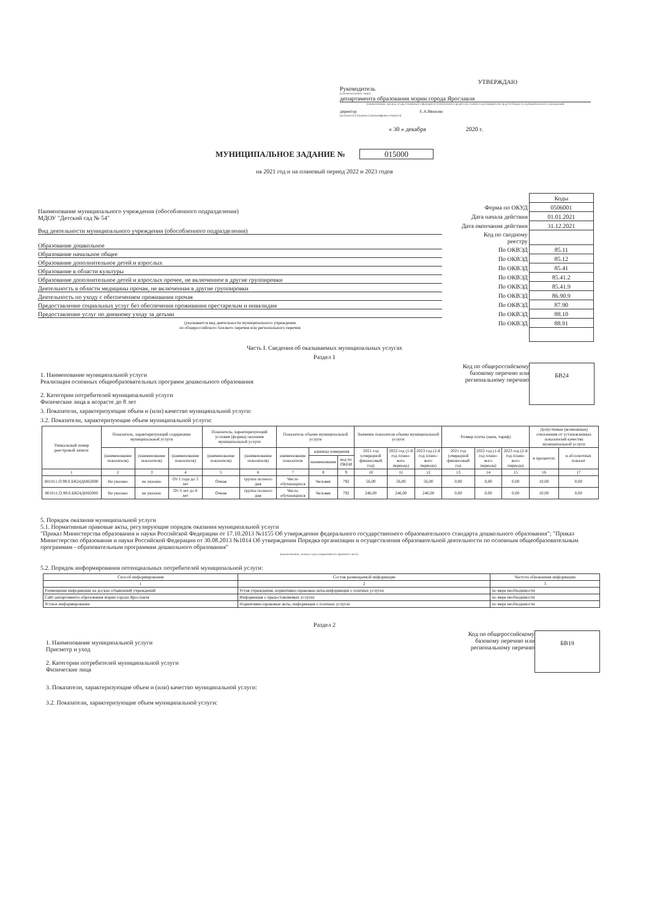УТВЕРЖДАЮ
Руководитель
(уполномоченное лицо)
департамента образования мэрии города Ярославля
(наименование органа, осуществляющего функции и полномочия учредителя, главного распорядителя средств бюджета, муниципального учреждения)
директор Е.А.Иванова
(должность) (подпись) (расшифровка подписи)
« 30 » декабря 2020 г.
МУНИЦИПАЛЬНОЕ ЗАДАНИЕ № 015000
на 2021 год и на плановый период 2022 и 2023 годов
Наименование муниципального учреждения (обособленного подразделения)
МДОУ "Детский сад № 54"
Вид деятельности муниципального учреждения (обособленного подразделения)
Образование дошкольное
Образование начальное общее
Образование дополнительное детей и взрослых
Образование в области культуры
Образование дополнительное детей и взрослых прочее, не включенное в другие группировки
Деятельность в области медицины прочая, не включенная в другие группировки
Деятельность по уходу с обеспечением проживания прочая
Предоставление социальных услуг без обеспечения проживания престарелым и инвалидам
Предоставление услуг по дневному уходу за детьми
(указывается вид деятельности муниципального учреждения
из общероссийского базового перечня или регионального перечня
| | Коды |
| Форма по ОКУД | 0506001 |
| Дата начала действия | 01.01.2021 |
| Дата окончания действия | 31.12.2021 |
| Код по сводному реестру | |
| По ОКВЭД | 85.11 |
| По ОКВЭД | 85.12 |
| По ОКВЭД | 85.41 |
| По ОКВЭД | 85.41.2 |
| По ОКВЭД | 85.41.9 |
| По ОКВЭД | 86.90.9 |
| По ОКВЭД | 87.90 |
| По ОКВЭД | 88.10 |
| По ОКВЭД | 88.91 |
Часть I. Сведения об оказываемых муниципальных услугах
Раздел 1
1. Наименование муниципальной услуги
Реализация основных общеобразовательных программ дошкольного образования
2. Категории потребителей муниципальной услуги
Физические лица в возрасте до 8 лет
Код по общероссийскому
базовому перечню или
региональному перечню
БВ24
3. Показатели, характеризующие объем и (или) качество муниципальной услуги:
3.2. Показатели, характеризующие объем муниципальной услуги:
| Уникальный номер реестровой записи | Показатель, характеризующий содержание муниципальной услуги | | | Показатель, характеризующий условия (формы) оказания муниципальной услуги | | Показатель объема муниципальной услуги | | | Значение показателя объема муниципальной услуги | | | Размер платы (цена, тариф) | | | Допустимые (возможные) отклонения от установленных показателей качества муниципальной услуги | |
| --- | --- | --- | --- | --- | --- | --- | --- | --- | --- | --- | --- | --- | --- | --- | --- | --- |
| | (наименование показателя) | (наименование показателя) | (наименование показателя) | (наименование показателя) | (наименование показателя) | наименование показателя | единица измерения | | 2021 год (очередной финансовый год) | 2022 год (1-й год плано- вого периода) | 2023 год (2-й год плано- вого периода) | 2021 год (очередной финансовый год | 2022 год (1-й год плано- вого периода) | 2023 год (2-й год плано- вого периода) | в процентах | в абсолютных показат |
| | | | | | | | наименование | код по ОКЕИ | | | | | | | | |
| 1 | 2 | 3 | 4 | 5 | 6 | 7 | 8 | 9 | 10 | 11 | 12 | 13 | 14 | 15 | 16 | 17 |
| 801011.О.99.0.БВ24ДМ62000 | Не указано | не указано | От 1 года до 3 лет | Очная | группа полного дня | Число обучающихся | Человек | 792 | 56,00 | 56,00 | 56,00 | 0,00 | 0,00 | 0,00 | 10,00 | 0,00 |
| 801011.О.99.0.БВ24ДН82000 | Не указано | не указано | От 3 лет до 8 лет | Очная | группа полного дня | Число обучающихся | Человек | 792 | 246,00 | 246,00 | 246,00 | 0,00 | 0,00 | 0,00 | 10,00 | 0,00 |
5. Порядок оказания муниципальной услуги
5.1. Нормативные правовые акты, регулирующие порядок оказания муниципальной услуги
"Приказ Министерства образования и науки Российской Федерации от 17.10.2013 №1155 Об утверждении федерального государственного образовательного стандарта дошкольного образования"; "Приказ Министерство образования и науки Российской Федерации от 30.08.2013 №1014 Об утверждении Порядка организации и осуществления образовательной деятельности по основным общеобразовательным программам - образовательным программам дошкольного образования"
(наименование, номер и дата нормативного правового акта)
5.2. Порядок информирования потенциальных потребителей муниципальной услуги:
| Способ информирования | Состав размещаемой информации | Частота обновления информации |
| --- | --- | --- |
| 1 | 2 | 3 |
| Размещение информации на досках объявлений учреждений | Устав учреждения, нормативно-правовые акты,информации о платных услугах | по мере необходимости |
| Сайт департамента образования мэрии города Ярославля | Информация о предоставляемых услугах | по мере необходимости |
| Устное информирование | Нормативно-правовые акты, информация о платных услугах | по мере необходимости |
Раздел 2
1. Наименование муниципальной услуги
Присмотр и уход
2. Категории потребителей муниципальной услуги
Физические лица
Код по общероссийскому
базовому перечню или
региональному перечню
БВ19
3. Показатели, характеризующие объем и (или) качество муниципальной услуги:
3.2. Показатели, характеризующие объем муниципальной услуги: